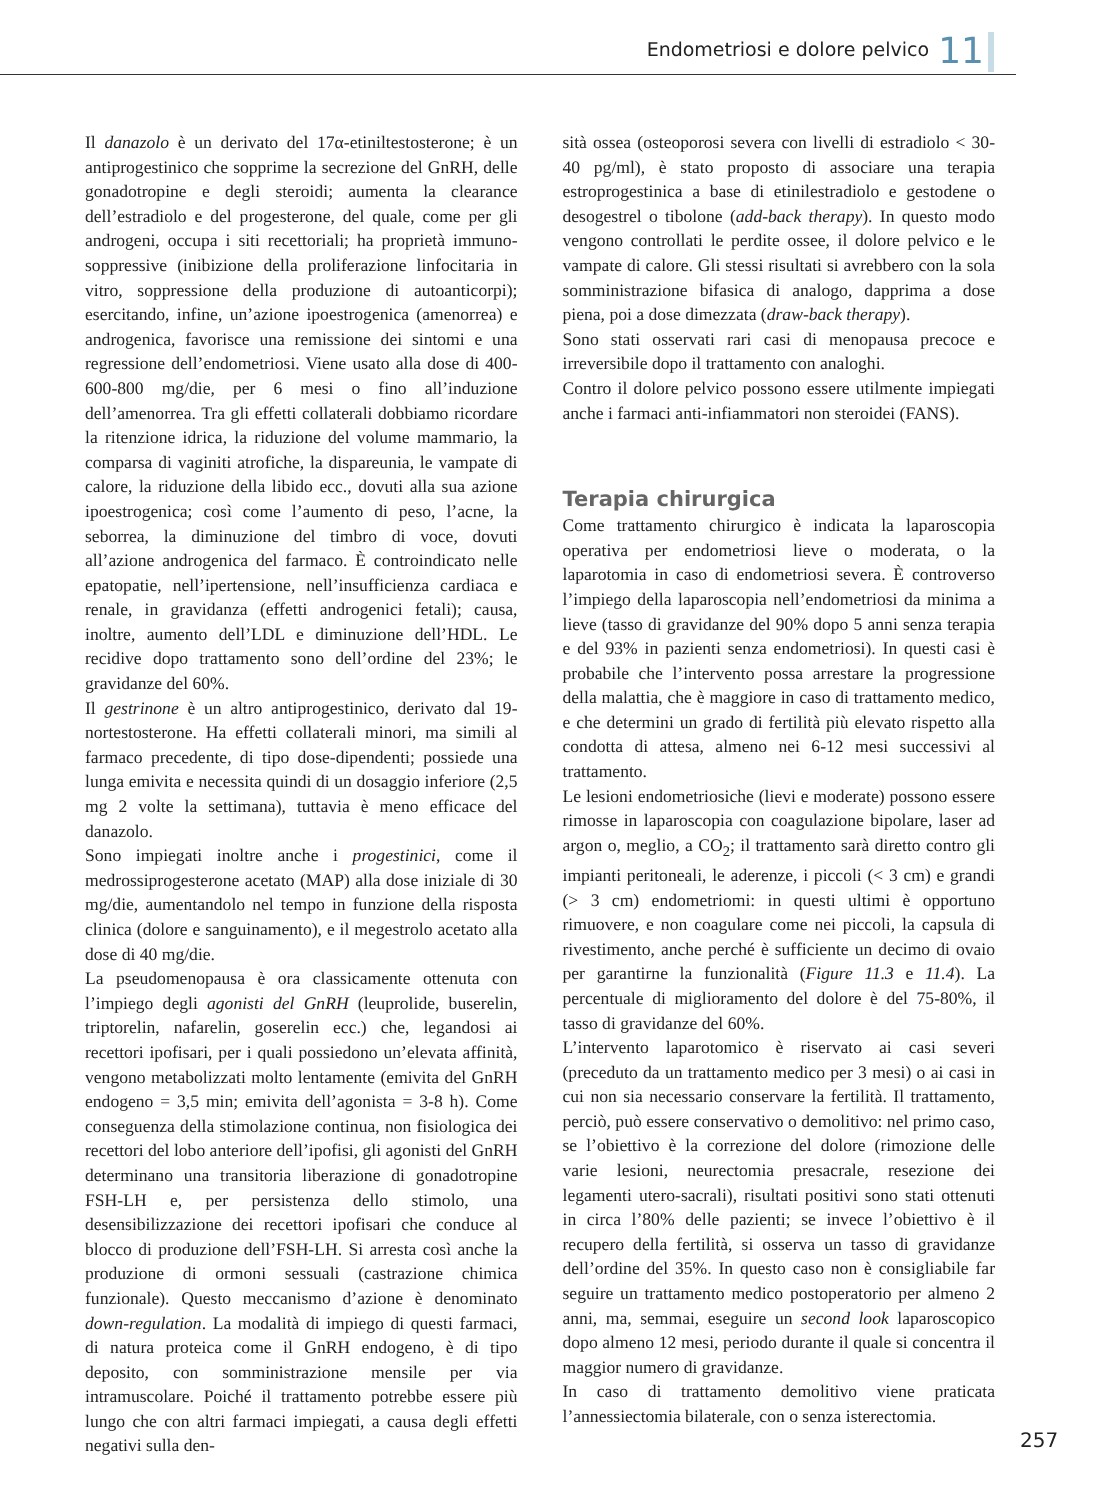Endometriosi e dolore pelvico 11
Il danazolo è un derivato del 17α-etiniltestosterone; è un antiprogestinico che sopprime la secrezione del GnRH, delle gonadotropine e degli steroidi; aumenta la clearance dell’estradiolo e del progesterone, del quale, come per gli androgeni, occupa i siti recettoriali; ha proprietà immuno-soppressive (inibizione della proliferazione linfocitaria in vitro, soppressione della produzione di autoanticorpi); esercitando, infine, un’azione ipoestrogenica (amenorrea) e androgenica, favorisce una remissione dei sintomi e una regressione dell’endometriosi. Viene usato alla dose di 400-600-800 mg/die, per 6 mesi o fino all’induzione dell’amenorrea. Tra gli effetti collaterali dobbiamo ricordare la ritenzione idrica, la riduzione del volume mammario, la comparsa di vaginiti atrofiche, la dispareunia, le vampate di calore, la riduzione della libido ecc., dovuti alla sua azione ipoestrogenica; così come l’aumento di peso, l’acne, la seborrea, la diminuzione del timbro di voce, dovuti all’azione androgenica del farmaco. È controindicato nelle epatopatie, nell’ipertensione, nell’insufficienza cardiaca e renale, in gravidanza (effetti androgenici fetali); causa, inoltre, aumento dell’LDL e diminuzione dell’HDL. Le recidive dopo trattamento sono dell’ordine del 23%; le gravidanze del 60%.
Il gestrinone è un altro antiprogestinico, derivato dal 19-nortestosterone. Ha effetti collaterali minori, ma simili al farmaco precedente, di tipo dose-dipendenti; possiede una lunga emivita e necessita quindi di un dosaggio inferiore (2,5 mg 2 volte la settimana), tuttavia è meno efficace del danazolo.
Sono impiegati inoltre anche i progestinici, come il medrossiprogesterone acetato (MAP) alla dose iniziale di 30 mg/die, aumentandolo nel tempo in funzione della risposta clinica (dolore e sanguinamento), e il megestrolo acetato alla dose di 40 mg/die.
La pseudomenopausa è ora classicamente ottenuta con l’impiego degli agonisti del GnRH (leuprolide, buserelin, triptorelin, nafarelin, goserelin ecc.) che, legandosi ai recettori ipofisari, per i quali possiedono un’elevata affinità, vengono metabolizzati molto lentamente (emivita del GnRH endogeno = 3,5 min; emivita dell’agonista = 3-8 h). Come conseguenza della stimolazione continua, non fisiologica dei recettori del lobo anteriore dell’ipofisi, gli agonisti del GnRH determinano una transitoria liberazione di gonadotropine FSH-LH e, per persistenza dello stimolo, una desensibilizzazione dei recettori ipofisari che conduce al blocco di produzione dell’FSH-LH. Si arresta così anche la produzione di ormoni sessuali (castrazione chimica funzionale). Questo meccanismo d’azione è denominato down-regulation. La modalità di impiego di questi farmaci, di natura proteica come il GnRH endogeno, è di tipo deposito, con somministrazione mensile per via intramuscolare. Poiché il trattamento potrebbe essere più lungo che con altri farmaci impiegati, a causa degli effetti negativi sulla den-
sità ossea (osteoporosi severa con livelli di estradiolo < 30-40 pg/ml), è stato proposto di associare una terapia estroprogestinica a base di etinilestradiolo e gestodene o desogestrel o tibolone (add-back therapy). In questo modo vengono controllati le perdite ossee, il dolore pelvico e le vampate di calore. Gli stessi risultati si avrebbero con la sola somministrazione bifasica di analogo, dapprima a dose piena, poi a dose dimezzata (draw-back therapy).
Sono stati osservati rari casi di menopausa precoce e irreversibile dopo il trattamento con analoghi.
Contro il dolore pelvico possono essere utilmente impiegati anche i farmaci anti-infiammatori non steroidei (FANS).
Terapia chirurgica
Come trattamento chirurgico è indicata la laparoscopia operativa per endometriosi lieve o moderata, o la laparotomia in caso di endometriosi severa. È controverso l’impiego della laparoscopia nell’endometriosi da minima a lieve (tasso di gravidanze del 90% dopo 5 anni senza terapia e del 93% in pazienti senza endometriosi). In questi casi è probabile che l’intervento possa arrestare la progressione della malattia, che è maggiore in caso di trattamento medico, e che determini un grado di fertilità più elevato rispetto alla condotta di attesa, almeno nei 6-12 mesi successivi al trattamento.
Le lesioni endometriosiche (lievi e moderate) possono essere rimosse in laparoscopia con coagulazione bipolare, laser ad argon o, meglio, a CO<sub>2</sub>; il trattamento sarà diretto contro gli impianti peritoneali, le aderenze, i piccoli (< 3 cm) e grandi (> 3 cm) endometriomi: in questi ultimi è opportuno rimuovere, e non coagulare come nei piccoli, la capsula di rivestimento, anche perché è sufficiente un decimo di ovaio per garantirne la funzionalità (Figure 11.3 e 11.4). La percentuale di miglioramento del dolore è del 75-80%, il tasso di gravidanze del 60%.
L’intervento laparotomico è riservato ai casi severi (preceduto da un trattamento medico per 3 mesi) o ai casi in cui non sia necessario conservare la fertilità. Il trattamento, perciò, può essere conservativo o demolitivo: nel primo caso, se l’obiettivo è la correzione del dolore (rimozione delle varie lesioni, neurectomia presacrale, resezione dei legamenti utero-sacrali), risultati positivi sono stati ottenuti in circa l’80% delle pazienti; se invece l’obiettivo è il recupero della fertilità, si osserva un tasso di gravidanze dell’ordine del 35%. In questo caso non è consigliabile far seguire un trattamento medico postoperatorio per almeno 2 anni, ma, semmai, eseguire un second look laparoscopico dopo almeno 12 mesi, periodo durante il quale si concentra il maggior numero di gravidanze.
In caso di trattamento demolitivo viene praticata l’annessiectomia bilaterale, con o senza isterectomia.
257